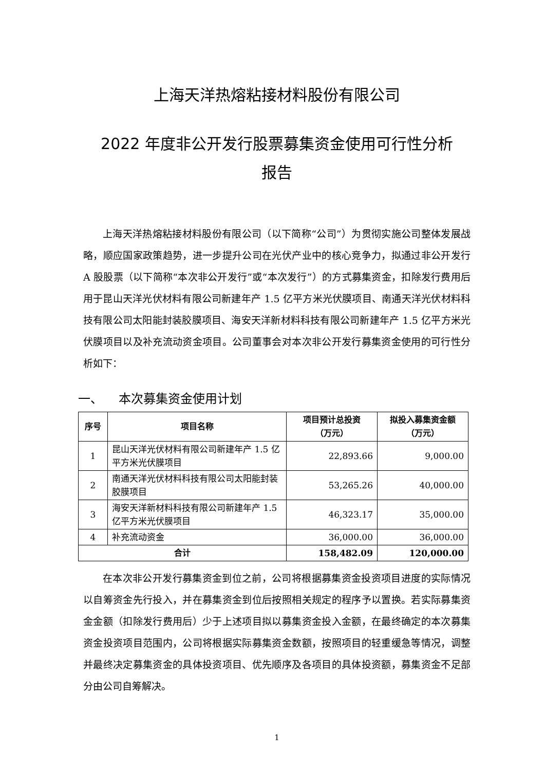上海天洋热熔粘接材料股份有限公司
2022 年度非公开发行股票募集资金使用可行性分析
报告
上海天洋热熔粘接材料股份有限公司（以下简称“公司”）为贯彻实施公司整体发展战略，顺应国家政策趋势，进一步提升公司在光伏产业中的核心竞争力，拟通过非公开发行 A 股股票（以下简称“本次非公开发行”或“本次发行”）的方式募集资金，扣除发行费用后用于昆山天洋光伏材料有限公司新建年产 1.5 亿平方米光伏膜项目、南通天洋光伏材料科技有限公司太阳能封装胶膜项目、海安天洋新材料科技有限公司新建年产 1.5 亿平方米光伏膜项目以及补充流动资金项目。公司董事会对本次非公开发行募集资金使用的可行性分析如下：
一、 本次募集资金使用计划
| 序号 | 项目名称 | 项目预计总投资 （万元） | 拟投入募集资金额 （万元） |
| --- | --- | --- | --- |
| 1 | 昆山天洋光伏材料有限公司新建年产 1.5 亿平方米光伏膜项目 | 22,893.66 | 9,000.00 |
| 2 | 南通天洋光伏材料科技有限公司太阳能封装胶膜项目 | 53,265.26 | 40,000.00 |
| 3 | 海安天洋新材料科技有限公司新建年产 1.5 亿平方米光伏膜项目 | 46,323.17 | 35,000.00 |
| 4 | 补充流动资金 | 36,000.00 | 36,000.00 |
| 合计 | | 158,482.09 | 120,000.00 |
在本次非公开发行募集资金到位之前，公司将根据募集资金投资项目进度的实际情况以自筹资金先行投入，并在募集资金到位后按照相关规定的程序予以置换。若实际募集资金金额（扣除发行费用后）少于上述项目拟以募集资金投入金额，在最终确定的本次募集资金投资项目范围内，公司将根据实际募集资金数额，按照项目的轻重缓急等情况，调整并最终决定募集资金的具体投资项目、优先顺序及各项目的具体投资额，募集资金不足部分由公司自筹解决。
1